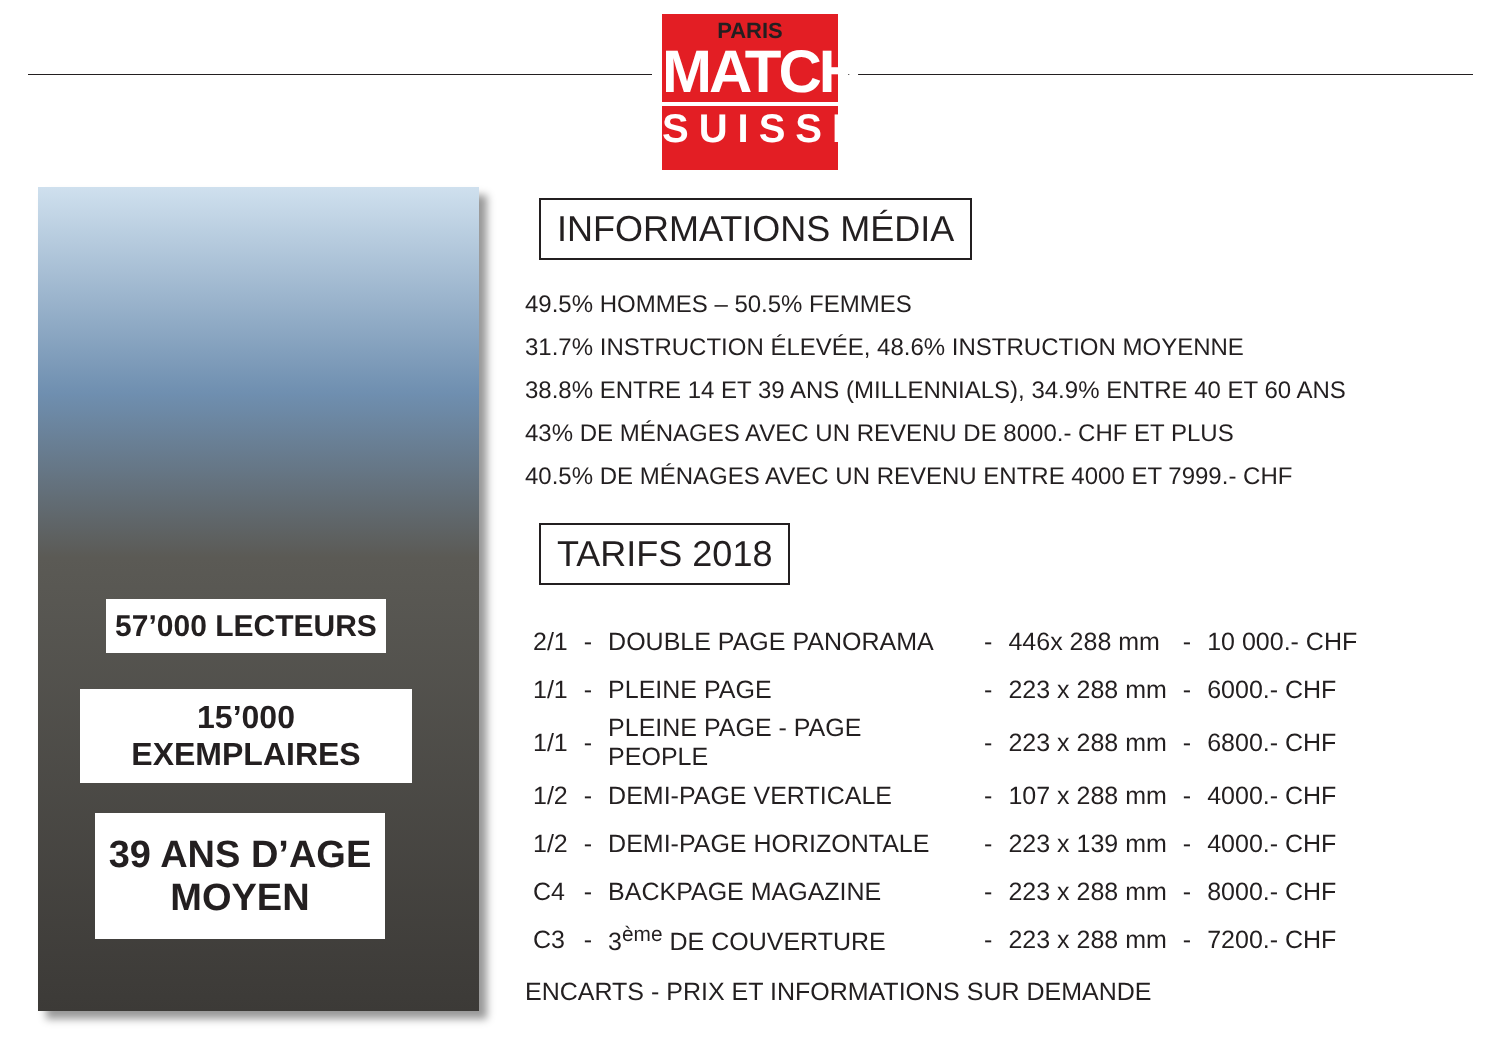PARIS
MATCH
SUISSE
57’000 LECTEURS
15’000 EXEMPLAIRES
39 ANS D’AGE
MOYEN
INFORMATIONS MÉDIA
49.5% HOMMES – 50.5% FEMMES
31.7% INSTRUCTION ÉLEVÉE, 48.6% INSTRUCTION MOYENNE
38.8% ENTRE 14 ET 39 ANS (MILLENNIALS), 34.9% ENTRE 40 ET 60 ANS
43% DE MÉNAGES AVEC UN REVENU DE 8000.- CHF ET PLUS
40.5% DE MÉNAGES AVEC UN REVENU ENTRE 4000 ET 7999.- CHF
TARIFS 2018
| 2/1 | - | DOUBLE PAGE PANORAMA | - | 446x 288 mm | - | 10 000.- CHF |
| 1/1 | - | PLEINE PAGE | - | 223 x 288 mm | - | 6000.- CHF |
| 1/1 | - | PLEINE PAGE - PAGE PEOPLE | - | 223 x 288 mm | - | 6800.- CHF |
| 1/2 | - | DEMI-PAGE VERTICALE | - | 107 x 288 mm | - | 4000.- CHF |
| 1/2 | - | DEMI-PAGE HORIZONTALE | - | 223 x 139 mm | - | 4000.- CHF |
| C4 | - | BACKPAGE MAGAZINE | - | 223 x 288 mm | - | 8000.- CHF |
| C3 | - | 3<sup>ème</sup> DE COUVERTURE | - | 223 x 288 mm | - | 7200.- CHF |
ENCARTS - PRIX ET INFORMATIONS SUR DEMANDE